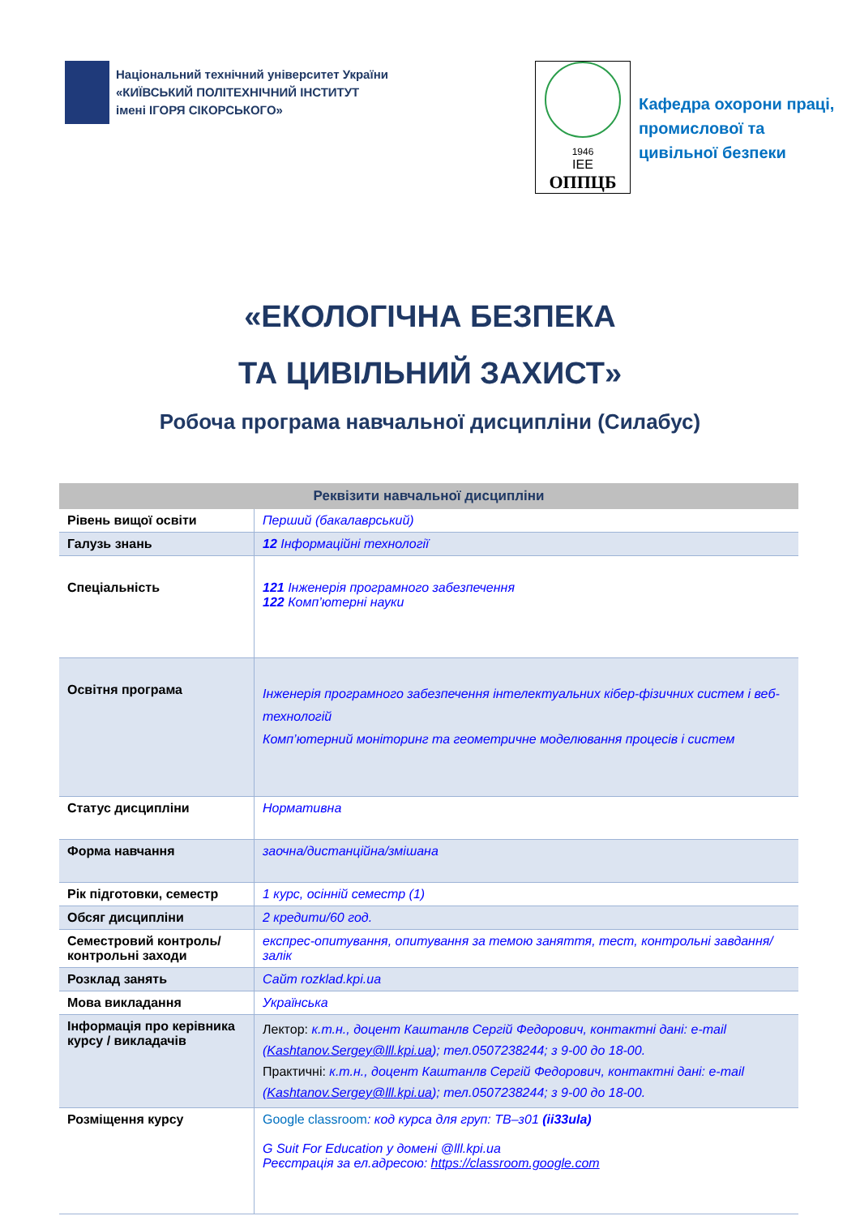Національний технічний університет України
«КИЇВСЬКИЙ ПОЛІТЕХНІЧНИЙ ІНСТИТУТ
імені ІГОРЯ СІКОРСЬКОГО»
1946
IEE
ОППЦБ
Кафедра охорони праці,
промислової та
цивільної безпеки
«ЕКОЛОГІЧНА БЕЗПЕКА
ТА ЦИВІЛЬНИЙ ЗАХИСТ»
Робоча програма навчальної дисципліни (Силабус)
| Реквізити навчальної дисципліни | |
| --- | --- |
| Рівень вищої освіти | Перший (бакалаврський) |
| Галузь знань | 12 Інформаційні технології |
| Спеціальність | 121 Інженерія програмного забезпечення 122 Комп’ютерні науки |
| Освітня програма | Інженерія програмного забезпечення інтелектуальних кібер-фізичних систем і веб-технологій Комп’ютерний моніторинг та геометричне моделювання процесів і систем |
| Статус дисципліни | Нормативна |
| Форма навчання | заочна/дистанційна/змішана |
| Рік підготовки, семестр | 1 курс, осінній семестр (1) |
| Обсяг дисципліни | 2 кредити/60 год. |
| Семестровий контроль/ контрольні заходи | експрес-опитування, опитування за темою заняття, тест, контрольні завдання/залік |
| Розклад занять | Сайт rozklad.kpi.ua |
| Мова викладання | Українська |
| Інформація про керівника курсу / викладачів | Лектор: к.т.н., доцент Каштанлв Сергій Федорович, контактні дані: e-mail ( Kashtanov.Sergey@lll.kpi.ua ); тел.0507238244; з 9-00 до 18-00. Практичні: к.т.н., доцент Каштанлв Сергій Федорович, контактні дані: e-mail ( Kashtanov.Sergey@lll.kpi.ua ); тел.0507238244; з 9-00 до 18-00. |
| Розміщення курсу | Google classroom : код курса для груп: ТВ–з01 (ii33ula) G Suit For Education у домені @lll.kpi.ua Реєстрація за ел.адресою: https://classroom.google.com |